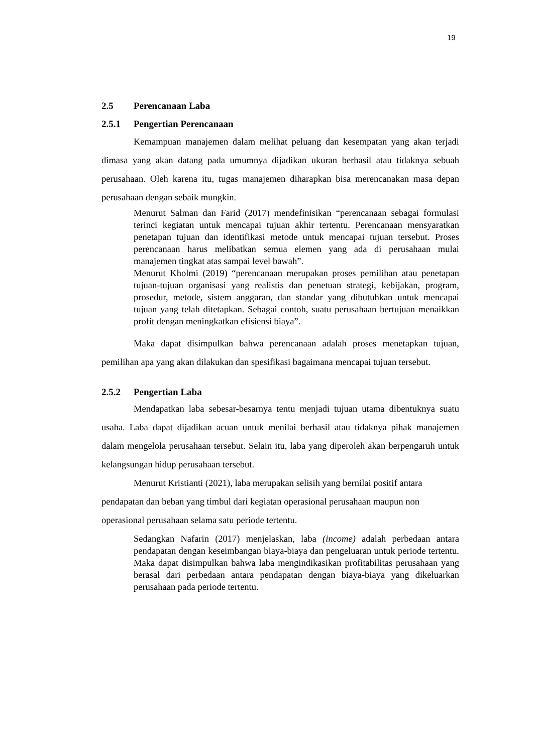19
2.5 Perencanaan Laba
2.5.1 Pengertian Perencanaan
Kemampuan manajemen dalam melihat peluang dan kesempatan yang akan terjadi dimasa yang akan datang pada umumnya dijadikan ukuran berhasil atau tidaknya sebuah perusahaan. Oleh karena itu, tugas manajemen diharapkan bisa merencanakan masa depan perusahaan dengan sebaik mungkin.
Menurut Salman dan Farid (2017) mendefinisikan “perencanaan sebagai formulasi terinci kegiatan untuk mencapai tujuan akhir tertentu. Perencanaan mensyaratkan penetapan tujuan dan identifikasi metode untuk mencapai tujuan tersebut. Proses perencanaan harus melibatkan semua elemen yang ada di perusahaan mulai manajemen tingkat atas sampai level bawah”.
Menurut Kholmi (2019) “perencanaan merupakan proses pemilihan atau penetapan tujuan-tujuan organisasi yang realistis dan penetuan strategi, kebijakan, program, prosedur, metode, sistem anggaran, dan standar yang dibutuhkan untuk mencapai tujuan yang telah ditetapkan. Sebagai contoh, suatu perusahaan bertujuan menaikkan profit dengan meningkatkan efisiensi biaya”.
Maka dapat disimpulkan bahwa perencanaan adalah proses menetapkan tujuan, pemilihan apa yang akan dilakukan dan spesifikasi bagaimana mencapai tujuan tersebut.
2.5.2 Pengertian Laba
Mendapatkan laba sebesar-besarnya tentu menjadi tujuan utama dibentuknya suatu usaha. Laba dapat dijadikan acuan untuk menilai berhasil atau tidaknya pihak manajemen dalam mengelola perusahaan tersebut. Selain itu, laba yang diperoleh akan berpengaruh untuk kelangsungan hidup perusahaan tersebut.
Menurut Kristianti (2021), laba merupakan selisih yang bernilai positif antara pendapatan dan beban yang timbul dari kegiatan operasional perusahaan maupun non operasional perusahaan selama satu periode tertentu.
Sedangkan Nafarin (2017) menjelaskan, laba (income) adalah perbedaan antara pendapatan dengan keseimbangan biaya-biaya dan pengeluaran untuk periode tertentu. Maka dapat disimpulkan bahwa laba mengindikasikan profitabilitas perusahaan yang berasal dari perbedaan antara pendapatan dengan biaya-biaya yang dikeluarkan perusahaan pada periode tertentu.